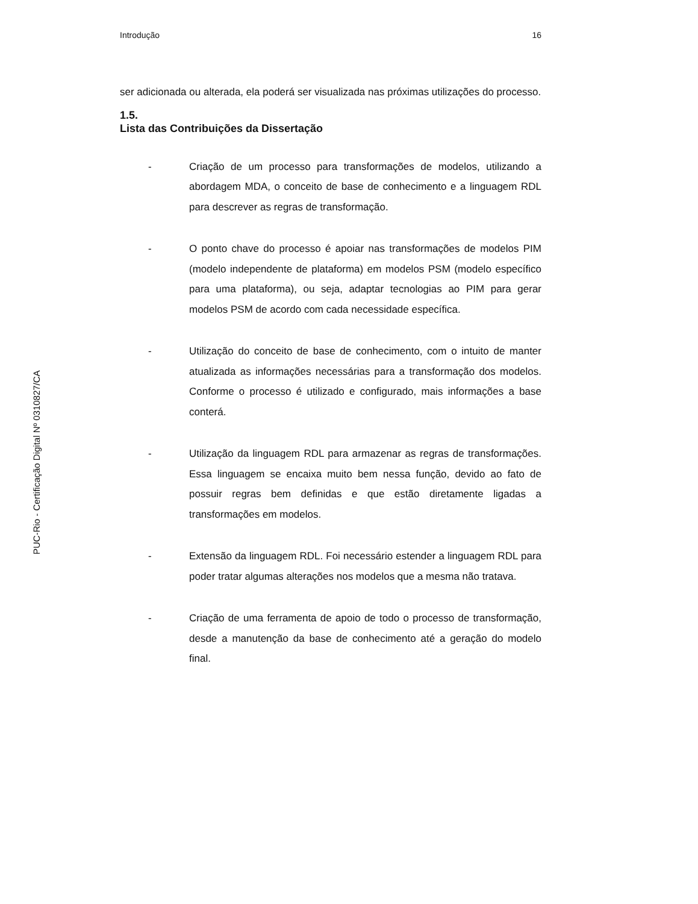PUC-Rio - Certificação Digital Nº 0310827/CA
Introdução 16
ser adicionada ou alterada, ela poderá ser visualizada nas próximas utilizações do processo.
1.5.
Lista das Contribuições da Dissertação
- Criação de um processo para transformações de modelos, utilizando a abordagem MDA, o conceito de base de conhecimento e a linguagem RDL para descrever as regras de transformação.
- O ponto chave do processo é apoiar nas transformações de modelos PIM (modelo independente de plataforma) em modelos PSM (modelo específico para uma plataforma), ou seja, adaptar tecnologias ao PIM para gerar modelos PSM de acordo com cada necessidade específica.
- Utilização do conceito de base de conhecimento, com o intuito de manter atualizada as informações necessárias para a transformação dos modelos. Conforme o processo é utilizado e configurado, mais informações a base conterá.
- Utilização da linguagem RDL para armazenar as regras de transformações. Essa linguagem se encaixa muito bem nessa função, devido ao fato de possuir regras bem definidas e que estão diretamente ligadas a transformações em modelos.
- Extensão da linguagem RDL. Foi necessário estender a linguagem RDL para poder tratar algumas alterações nos modelos que a mesma não tratava.
- Criação de uma ferramenta de apoio de todo o processo de transformação, desde a manutenção da base de conhecimento até a geração do modelo final.